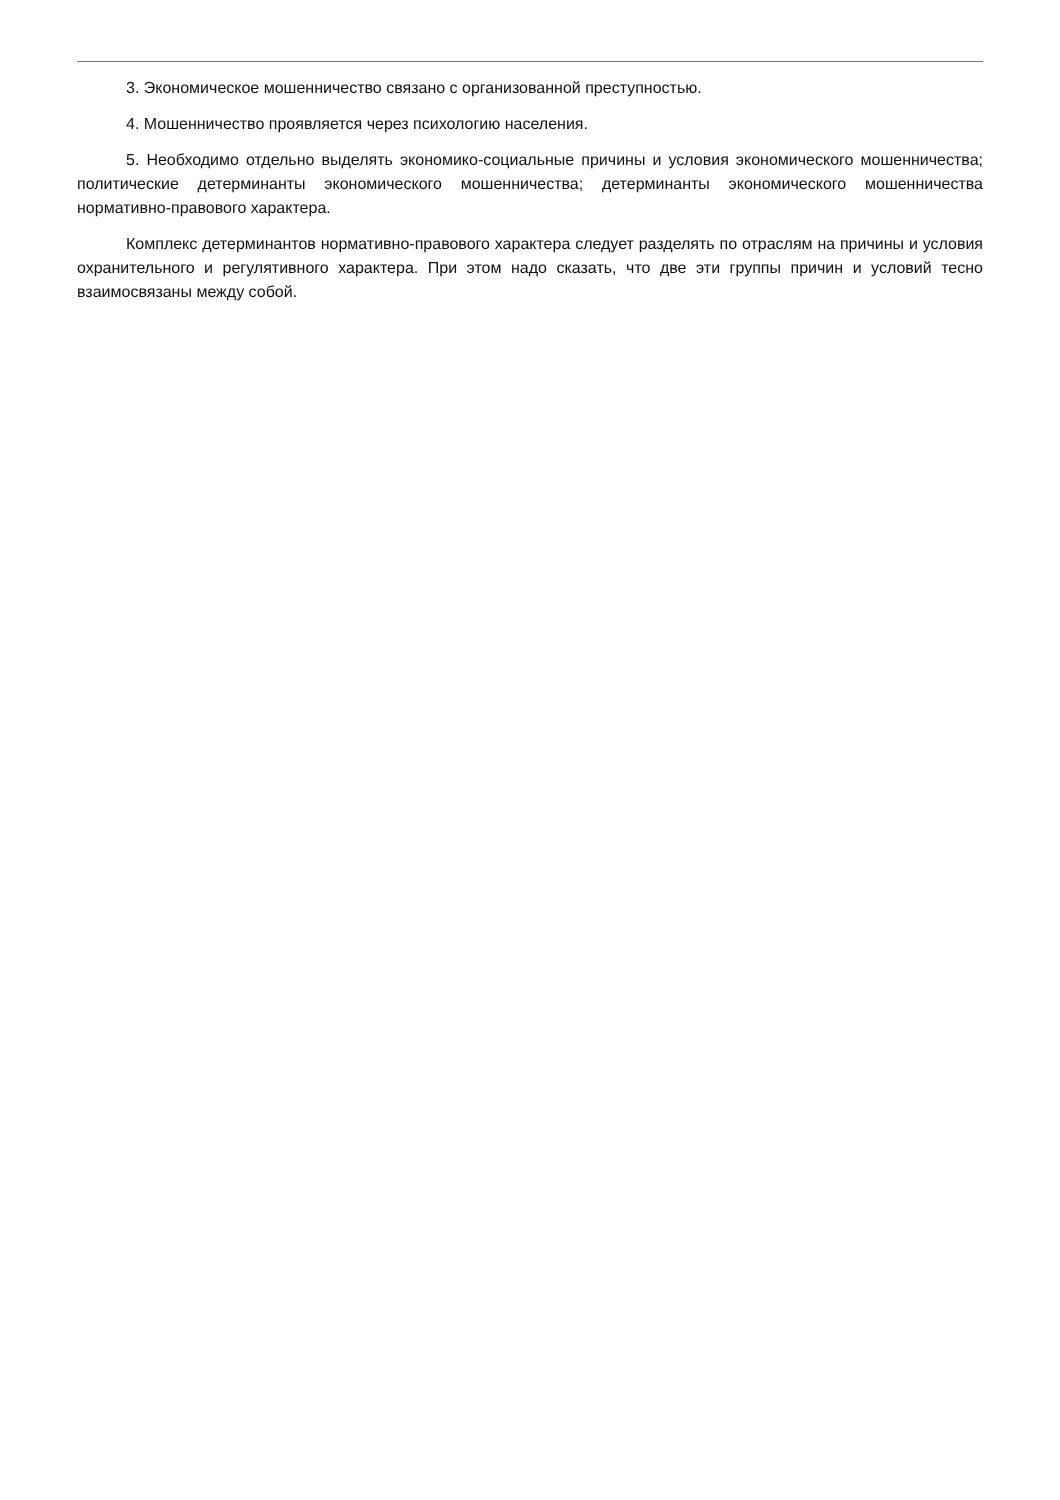3. Экономическое мошенничество связано с организованной преступностью.
4. Мошенничество проявляется через психологию населения.
5. Необходимо отдельно выделять экономико-социальные причины и условия экономического мошенничества; политические детерминанты экономического мошенничества; детерминанты экономического мошенничества нормативно-правового характера.
Комплекс детерминантов нормативно-правового характера следует разделять по отраслям на причины и условия охранительного и регулятивного характера. При этом надо сказать, что две эти группы причин и условий тесно взаимосвязаны между собой.